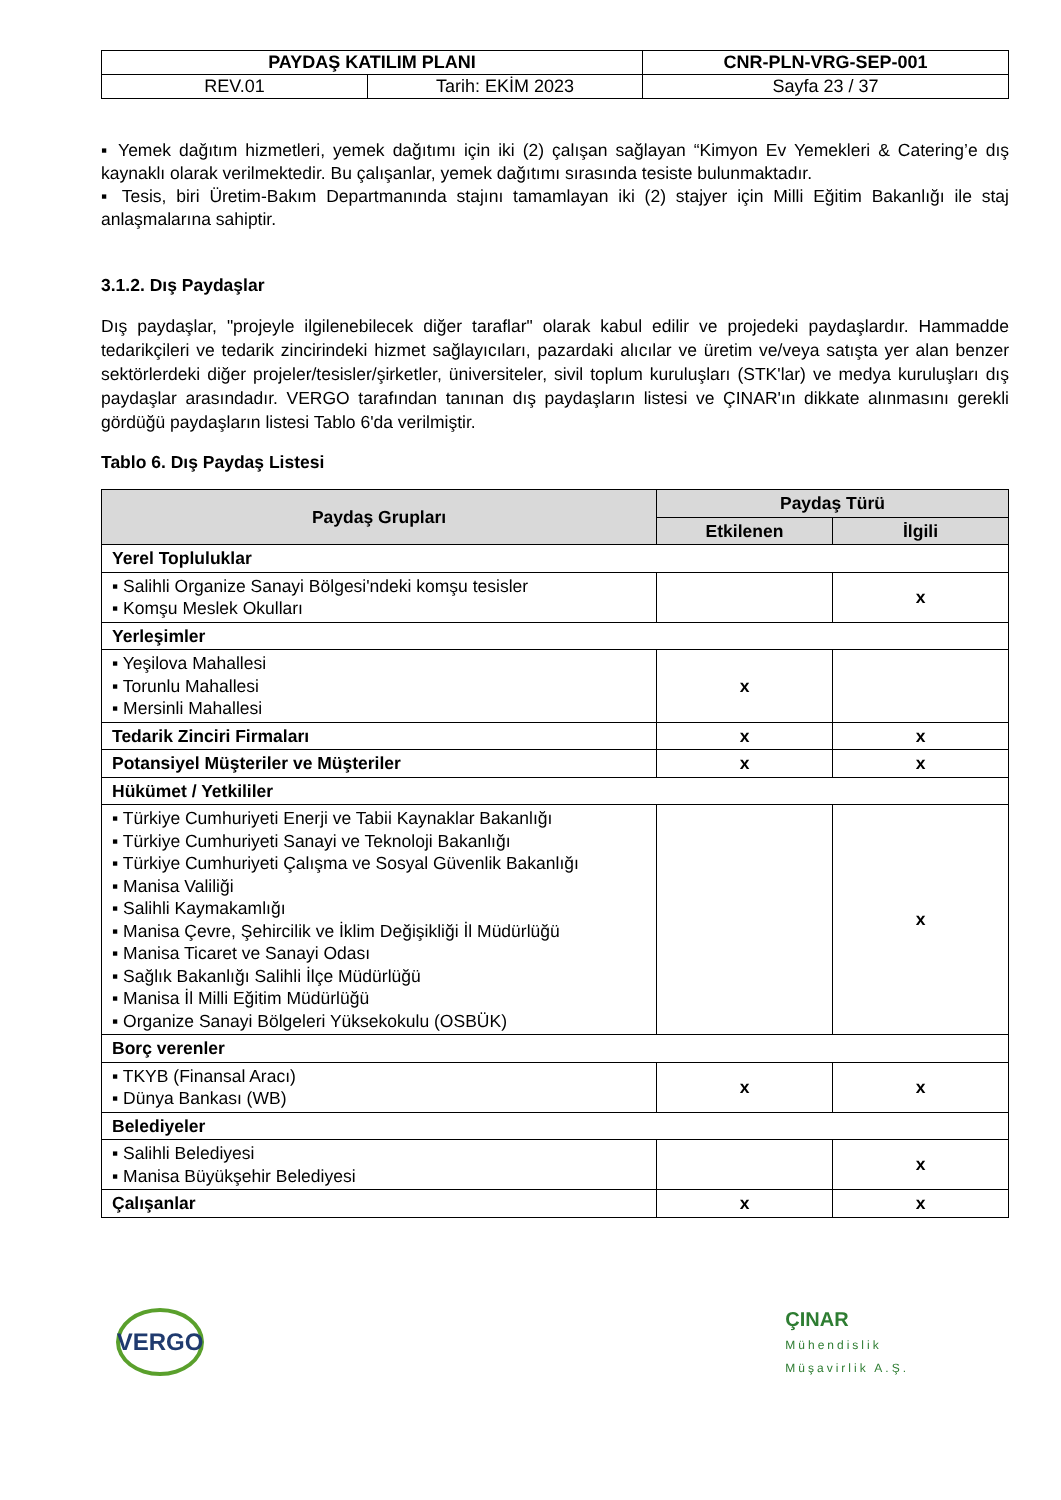| PAYDAŞ KATILIM PLANI | | CNR-PLN-VRG-SEP-001 |
| REV.01 | Tarih: EKİM 2023 | Sayfa 23 / 37 |
▪ Yemek dağıtım hizmetleri, yemek dağıtımı için iki (2) çalışan sağlayan “Kimyon Ev Yemekleri & Catering’e dış kaynaklı olarak verilmektedir. Bu çalışanlar, yemek dağıtımı sırasında tesiste bulunmaktadır.
▪ Tesis, biri Üretim-Bakım Departmanında stajını tamamlayan iki (2) stajyer için Milli Eğitim Bakanlığı ile staj anlaşmalarına sahiptir.
3.1.2. Dış Paydaşlar
Dış paydaşlar, "projeyle ilgilenebilecek diğer taraflar" olarak kabul edilir ve projedeki paydaşlardır. Hammadde tedarikçileri ve tedarik zincirindeki hizmet sağlayıcıları, pazardaki alıcılar ve üretim ve/veya satışta yer alan benzer sektörlerdeki diğer projeler/tesisler/şirketler, üniversiteler, sivil toplum kuruluşları (STK'lar) ve medya kuruluşları dış paydaşlar arasındadır. VERGO tarafından tanınan dış paydaşların listesi ve ÇINAR'ın dikkate alınmasını gerekli gördüğü paydaşların listesi Tablo 6'da verilmiştir.
Tablo 6. Dış Paydaş Listesi
| Paydaş Grupları | Paydaş Türü | |
| --- | --- | --- |
| | Etkilenen | İlgili |
| Yerel Topluluklar | | |
| ▪ Salihli Organize Sanayi Bölgesi'ndeki komşu tesisler ▪ Komşu Meslek Okulları | | x |
| Yerleşimler | | |
| ▪ Yeşilova Mahallesi ▪ Torunlu Mahallesi ▪ Mersinli Mahallesi | x | |
| Tedarik Zinciri Firmaları | x | x |
| Potansiyel Müşteriler ve Müşteriler | x | x |
| Hükümet / Yetkililer | | |
| ▪ Türkiye Cumhuriyeti Enerji ve Tabii Kaynaklar Bakanlığı ▪ Türkiye Cumhuriyeti Sanayi ve Teknoloji Bakanlığı ▪ Türkiye Cumhuriyeti Çalışma ve Sosyal Güvenlik Bakanlığı ▪ Manisa Valiliği ▪ Salihli Kaymakamlığı ▪ Manisa Çevre, Şehircilik ve İklim Değişikliği İl Müdürlüğü ▪ Manisa Ticaret ve Sanayi Odası ▪ Sağlık Bakanlığı Salihli İlçe Müdürlüğü ▪ Manisa İl Milli Eğitim Müdürlüğü ▪ Organize Sanayi Bölgeleri Yüksekokulu (OSBÜK) | | x |
| Borç verenler | | |
| ▪ TKYB (Finansal Aracı) ▪ Dünya Bankası (WB) | x | x |
| Belediyeler | | |
| ▪ Salihli Belediyesi ▪ Manisa Büyükşehir Belediyesi | | x |
| Çalışanlar | x | x |
VERGO
ÇINAR
Mühendislik
Müşavirlik A.Ş.